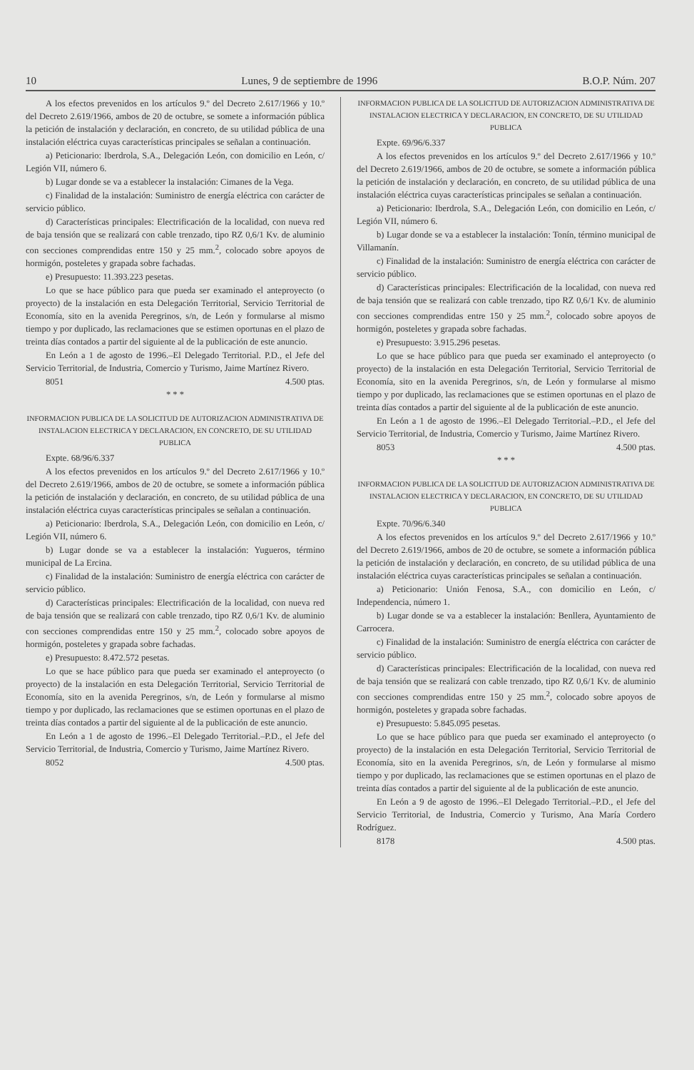10 Lunes, 9 de septiembre de 1996 B.O.P. Núm. 207
A los efectos prevenidos en los artículos 9.º del Decreto 2.617/1966 y 10.º del Decreto 2.619/1966, ambos de 20 de octubre, se somete a información pública la petición de instalación y declaración, en concreto, de su utilidad pública de una instalación eléctrica cuyas características principales se señalan a continuación.
a) Peticionario: Iberdrola, S.A., Delegación León, con domicilio en León, c/ Legión VII, número 6.
b) Lugar donde se va a establecer la instalación: Cimanes de la Vega.
c) Finalidad de la instalación: Suministro de energía eléctrica con carácter de servicio público.
d) Características principales: Electrificación de la localidad, con nueva red de baja tensión que se realizará con cable trenzado, tipo RZ 0,6/1 Kv. de aluminio con secciones comprendidas entre 150 y 25 mm.<sup>2</sup>, colocado sobre apoyos de hormigón, posteletes y grapada sobre fachadas.
e) Presupuesto: 11.393.223 pesetas.
Lo que se hace público para que pueda ser examinado el anteproyecto (o proyecto) de la instalación en esta Delegación Territorial, Servicio Territorial de Economía, sito en la avenida Peregrinos, s/n, de León y formularse al mismo tiempo y por duplicado, las reclamaciones que se estimen oportunas en el plazo de treinta días contados a partir del siguiente al de la publicación de este anuncio.
En León a 1 de agosto de 1996.–El Delegado Territorial. P.D., el Jefe del Servicio Territorial, de Industria, Comercio y Turismo, Jaime Martínez Rivero.
8051 4.500 ptas.
* * *
INFORMACION PUBLICA DE LA SOLICITUD DE AUTORIZACION ADMINISTRATIVA DE INSTALACION ELECTRICA Y DECLARACION, EN CONCRETO, DE SU UTILIDAD PUBLICA
Expte. 68/96/6.337
A los efectos prevenidos en los artículos 9.º del Decreto 2.617/1966 y 10.º del Decreto 2.619/1966, ambos de 20 de octubre, se somete a información pública la petición de instalación y declaración, en concreto, de su utilidad pública de una instalación eléctrica cuyas características principales se señalan a continuación.
a) Peticionario: Iberdrola, S.A., Delegación León, con domicilio en León, c/ Legión VII, número 6.
b) Lugar donde se va a establecer la instalación: Yugueros, término municipal de La Ercina.
c) Finalidad de la instalación: Suministro de energía eléctrica con carácter de servicio público.
d) Características principales: Electrificación de la localidad, con nueva red de baja tensión que se realizará con cable trenzado, tipo RZ 0,6/1 Kv. de aluminio con secciones comprendidas entre 150 y 25 mm.<sup>2</sup>, colocado sobre apoyos de hormigón, posteletes y grapada sobre fachadas.
e) Presupuesto: 8.472.572 pesetas.
Lo que se hace público para que pueda ser examinado el anteproyecto (o proyecto) de la instalación en esta Delegación Territorial, Servicio Territorial de Economía, sito en la avenida Peregrinos, s/n, de León y formularse al mismo tiempo y por duplicado, las reclamaciones que se estimen oportunas en el plazo de treinta días contados a partir del siguiente al de la publicación de este anuncio.
En León a 1 de agosto de 1996.–El Delegado Territorial.–P.D., el Jefe del Servicio Territorial, de Industria, Comercio y Turismo, Jaime Martínez Rivero.
8052 4.500 ptas.
INFORMACION PUBLICA DE LA SOLICITUD DE AUTORIZACION ADMINISTRATIVA DE INSTALACION ELECTRICA Y DECLARACION, EN CONCRETO, DE SU UTILIDAD PUBLICA
Expte. 69/96/6.337
A los efectos prevenidos en los artículos 9.º del Decreto 2.617/1966 y 10.º del Decreto 2.619/1966, ambos de 20 de octubre, se somete a información pública la petición de instalación y declaración, en concreto, de su utilidad pública de una instalación eléctrica cuyas características principales se señalan a continuación.
a) Peticionario: Iberdrola, S.A., Delegación León, con domicilio en León, c/ Legión VII, número 6.
b) Lugar donde se va a establecer la instalación: Tonín, término municipal de Villamanín.
c) Finalidad de la instalación: Suministro de energía eléctrica con carácter de servicio público.
d) Características principales: Electrificación de la localidad, con nueva red de baja tensión que se realizará con cable trenzado, tipo RZ 0,6/1 Kv. de aluminio con secciones comprendidas entre 150 y 25 mm.<sup>2</sup>, colocado sobre apoyos de hormigón, posteletes y grapada sobre fachadas.
e) Presupuesto: 3.915.296 pesetas.
Lo que se hace público para que pueda ser examinado el anteproyecto (o proyecto) de la instalación en esta Delegación Territorial, Servicio Territorial de Economía, sito en la avenida Peregrinos, s/n, de León y formularse al mismo tiempo y por duplicado, las reclamaciones que se estimen oportunas en el plazo de treinta días contados a partir del siguiente al de la publicación de este anuncio.
En León a 1 de agosto de 1996.–El Delegado Territorial.–P.D., el Jefe del Servicio Territorial, de Industria, Comercio y Turismo, Jaime Martínez Rivero.
8053 4.500 ptas.
* * *
INFORMACION PUBLICA DE LA SOLICITUD DE AUTORIZACION ADMINISTRATIVA DE INSTALACION ELECTRICA Y DECLARACION, EN CONCRETO, DE SU UTILIDAD PUBLICA
Expte. 70/96/6.340
A los efectos prevenidos en los artículos 9.º del Decreto 2.617/1966 y 10.º del Decreto 2.619/1966, ambos de 20 de octubre, se somete a información pública la petición de instalación y declaración, en concreto, de su utilidad pública de una instalación eléctrica cuyas características principales se señalan a continuación.
a) Peticionario: Unión Fenosa, S.A., con domicilio en León, c/ Independencia, número 1.
b) Lugar donde se va a establecer la instalación: Benllera, Ayuntamiento de Carrocera.
c) Finalidad de la instalación: Suministro de energía eléctrica con carácter de servicio público.
d) Características principales: Electrificación de la localidad, con nueva red de baja tensión que se realizará con cable trenzado, tipo RZ 0,6/1 Kv. de aluminio con secciones comprendidas entre 150 y 25 mm.<sup>2</sup>, colocado sobre apoyos de hormigón, posteletes y grapada sobre fachadas.
e) Presupuesto: 5.845.095 pesetas.
Lo que se hace público para que pueda ser examinado el anteproyecto (o proyecto) de la instalación en esta Delegación Territorial, Servicio Territorial de Economía, sito en la avenida Peregrinos, s/n, de León y formularse al mismo tiempo y por duplicado, las reclamaciones que se estimen oportunas en el plazo de treinta días contados a partir del siguiente al de la publicación de este anuncio.
En León a 9 de agosto de 1996.–El Delegado Territorial.–P.D., el Jefe del Servicio Territorial, de Industria, Comercio y Turismo, Ana María Cordero Rodríguez.
8178 4.500 ptas.